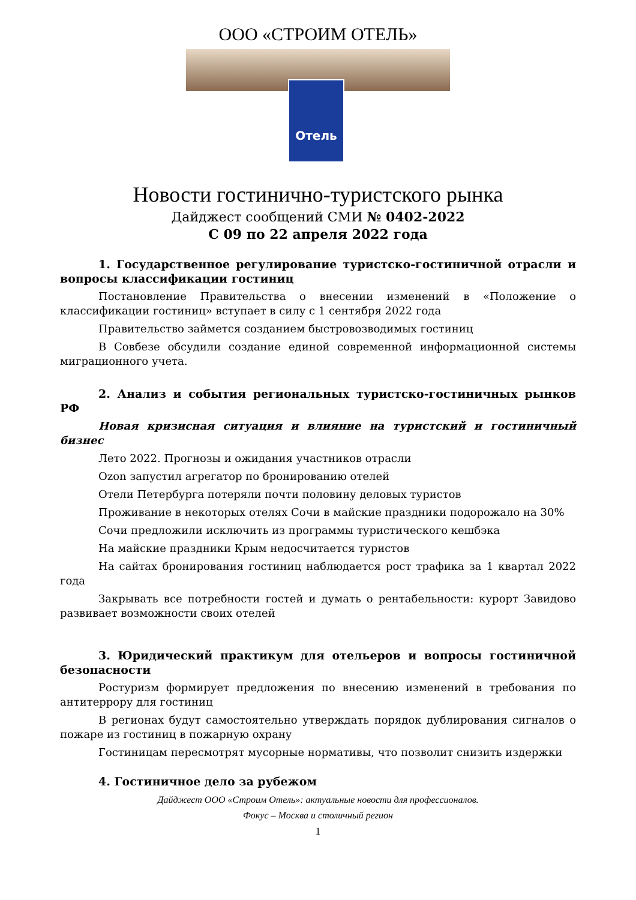ООО «СТРОИМ ОТЕЛЬ»
Отель
Новости гостинично-туристского рынка
Дайджест сообщений СМИ № 0402-2022
С 09 по 22 апреля 2022 года
1. Государственное регулирование туристско-гостиничной отрасли и вопросы классификации гостиниц
Постановление Правительства о внесении изменений в «Положение о классификации гостиниц» вступает в силу с 1 сентября 2022 года
Правительство займется созданием быстровозводимых гостиниц
В Совбезе обсудили создание единой современной информационной системы миграционного учета.
2. Анализ и события региональных туристско-гостиничных рынков РФ
Новая кризисная ситуация и влияние на туристский и гостиничный бизнес
Лето 2022. Прогнозы и ожидания участников отрасли
Ozon запустил агрегатор по бронированию отелей
Отели Петербурга потеряли почти половину деловых туристов
Проживание в некоторых отелях Сочи в майские праздники подорожало на 30%
Сочи предложили исключить из программы туристического кешбэка
На майские праздники Крым недосчитается туристов
На сайтах бронирования гостиниц наблюдается рост трафика за 1 квартал 2022 года
Закрывать все потребности гостей и думать о рентабельности: курорт Завидово развивает возможности своих отелей
3. Юридический практикум для отельеров и вопросы гостиничной безопасности
Ростуризм формирует предложения по внесению изменений в требования по антитеррору для гостиниц
В регионах будут самостоятельно утверждать порядок дублирования сигналов о пожаре из гостиниц в пожарную охрану
Гостиницам пересмотрят мусорные нормативы, что позволит снизить издержки
4. Гостиничное дело за рубежом
Дайджест ООО «Строим Отель»: актуальные новости для профессионалов.
Фокус – Москва и столичный регион
1